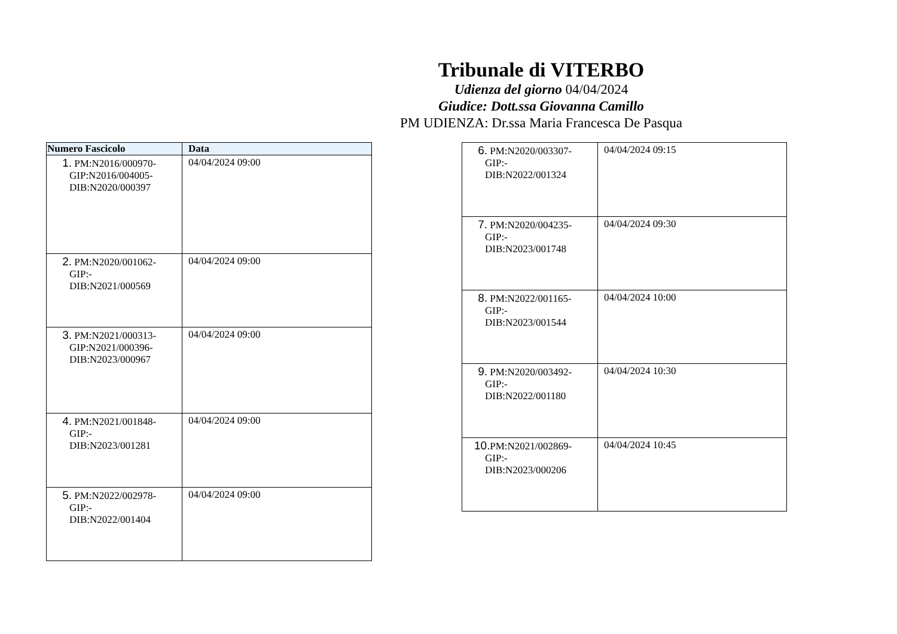Tribunale di VITERBO
Udienza del giorno 04/04/2024
Giudice: Dott.ssa Giovanna Camillo
PM UDIENZA: Dr.ssa Maria Francesca De Pasqua
| Numero Fascicolo | Data |
| --- | --- |
| 1. PM:N2016/000970- GIP:N2016/004005- DIB:N2020/000397 | 04/04/2024 09:00 |
| 2. PM:N2020/001062- GIP:- DIB:N2021/000569 | 04/04/2024 09:00 |
| 3. PM:N2021/000313- GIP:N2021/000396- DIB:N2023/000967 | 04/04/2024 09:00 |
| 4. PM:N2021/001848- GIP:- DIB:N2023/001281 | 04/04/2024 09:00 |
| 5. PM:N2022/002978- GIP:- DIB:N2022/001404 | 04/04/2024 09:00 |
| 6. PM:N2020/003307- GIP:- DIB:N2022/001324 | 04/04/2024 09:15 |
| 7. PM:N2020/004235- GIP:- DIB:N2023/001748 | 04/04/2024 09:30 |
| 8. PM:N2022/001165- GIP:- DIB:N2023/001544 | 04/04/2024 10:00 |
| 9. PM:N2020/003492- GIP:- DIB:N2022/001180 | 04/04/2024 10:30 |
| 10. PM:N2021/002869- GIP:- DIB:N2023/000206 | 04/04/2024 10:45 |